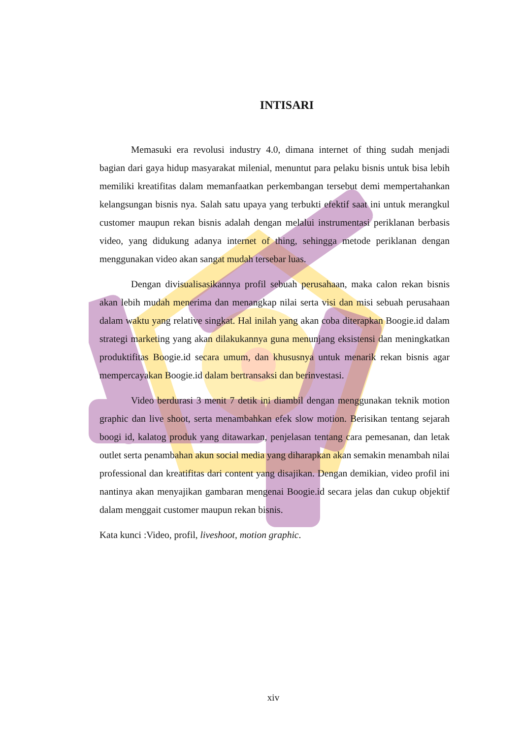INTISARI
Memasuki era revolusi industry 4.0, dimana internet of thing sudah menjadi bagian dari gaya hidup masyarakat milenial, menuntut para pelaku bisnis untuk bisa lebih memiliki kreatifitas dalam memanfaatkan perkembangan tersebut demi mempertahankan kelangsungan bisnis nya. Salah satu upaya yang terbukti efektif saat ini untuk merangkul customer maupun rekan bisnis adalah dengan melalui instrumentasi periklanan berbasis video, yang didukung adanya internet of thing, sehingga metode periklanan dengan menggunakan video akan sangat mudah tersebar luas.
Dengan divisualisasikannya profil sebuah perusahaan, maka calon rekan bisnis akan lebih mudah menerima dan menangkap nilai serta visi dan misi sebuah perusahaan dalam waktu yang relative singkat. Hal inilah yang akan coba diterapkan Boogie.id dalam strategi marketing yang akan dilakukannya guna menunjang eksistensi dan meningkatkan produktifitas Boogie.id secara umum, dan khususnya untuk menarik rekan bisnis agar mempercayakan Boogie.id dalam bertransaksi dan berinvestasi.
Video berdurasi 3 menit 7 detik ini diambil dengan menggunakan teknik motion graphic dan live shoot, serta menambahkan efek slow motion. Berisikan tentang sejarah boogi id, kalatog produk yang ditawarkan, penjelasan tentang cara pemesanan, dan letak outlet serta penambahan akun social media yang diharapkan akan semakin menambah nilai professional dan kreatifitas dari content yang disajikan. Dengan demikian, video profil ini nantinya akan menyajikan gambaran mengenai Boogie.id secara jelas dan cukup objektif dalam menggait customer maupun rekan bisnis.
Kata kunci :Video, profil, liveshoot, motion graphic.
xiv